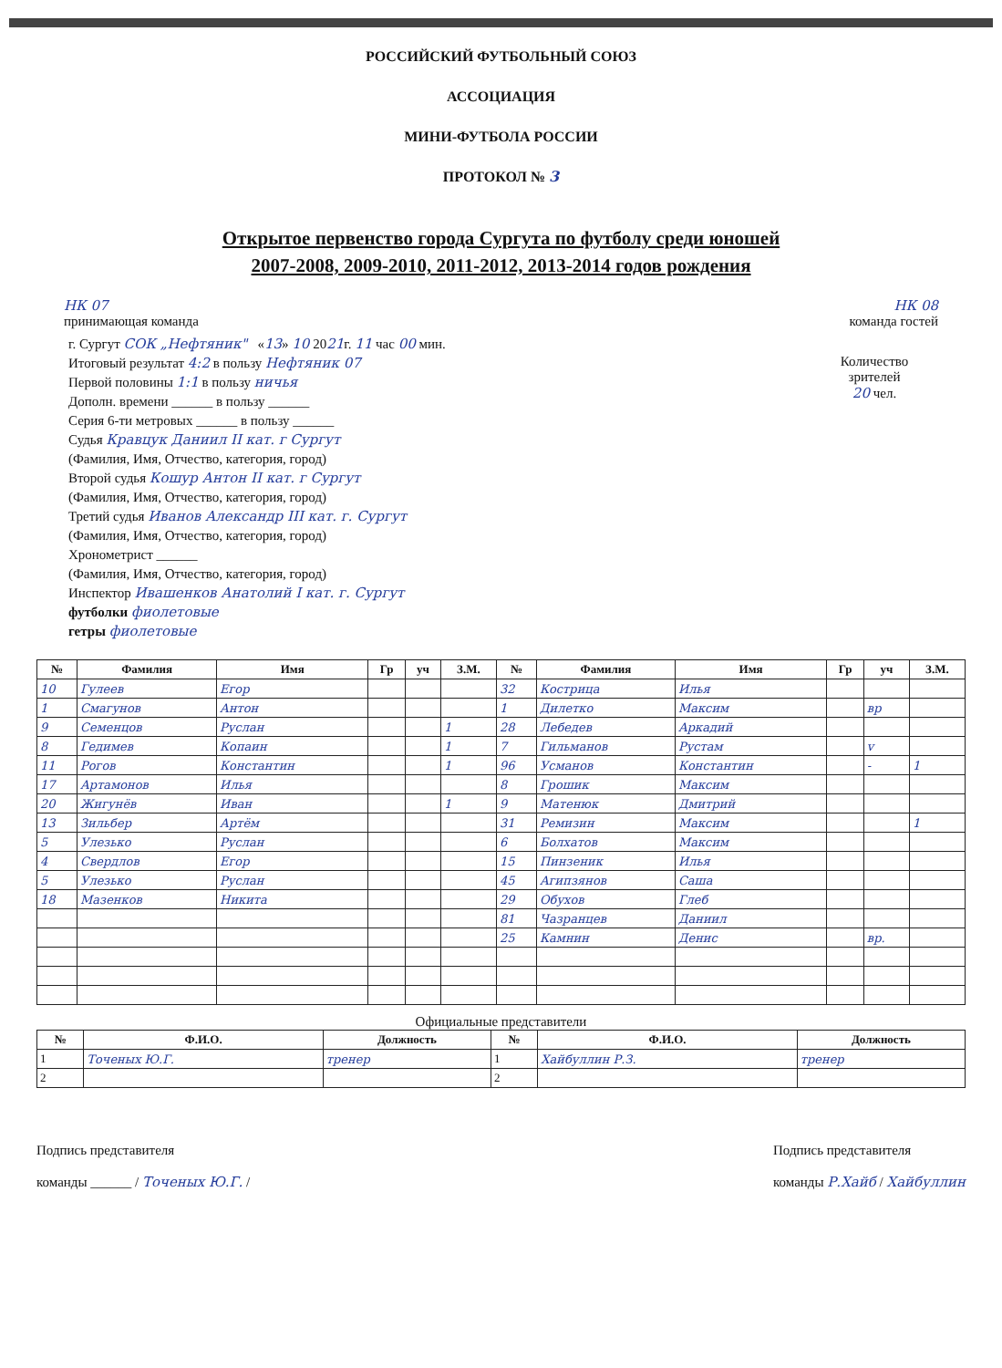РОССИЙСКИЙ ФУТБОЛЬНЫЙ СОЮЗ
АССОЦИАЦИЯ
МИНИ-ФУТБОЛА РОССИИ
ПРОТОКОЛ № 3
Открытое первенство города Сургута по футболу среди юношей
2007-2008, 2009-2010, 2011-2012, 2013-2014 годов рождения
НК 07
принимающая команда
НК 08
команда гостей
г. Сургут СОК „Нефтяник" «13» 10 2021г. 11 час 00 мин.
Итоговый результат 4:2 в пользу Нефтяник 07
Первой половины 1:1 в пользу ничья
Дополн. времени ______ в пользу ______
Серия 6-ти метровых ______ в пользу ______
Судья Кравцук Даниил II кат. г Сургут
(Фамилия, Имя, Отчество, категория, город)
Второй судья Кошур Антон II кат. г Сургут
(Фамилия, Имя, Отчество, категория, город)
Третий судья Иванов Александр III кат. г. Сургут
(Фамилия, Имя, Отчество, категория, город)
Хронометрист ______
(Фамилия, Имя, Отчество, категория, город)
Инспектор Ивашенков Анатолий I кат. г. Сургут
футболки фиолетовые
гетры фиолетовые
Количество
зрителей
20 чел.
| № | Фамилия | Имя | Гр | уч | З.М. | № | Фамилия | Имя | Гр | уч | З.М. |
| --- | --- | --- | --- | --- | --- | --- | --- | --- | --- | --- | --- |
| 10 | Гулеев | Егор | | | | 32 | Кострица | Илья | | | |
| 1 | Смагунов | Антон | | | | 1 | Дилетко | Максим | | вр | |
| 9 | Семенцов | Руслан | | | 1 | 28 | Лебедев | Аркадий | | | |
| 8 | Гедимев | Копаин | | | 1 | 7 | Гильманов | Рустам | | v | |
| 11 | Рогов | Константин | | | 1 | 96 | Усманов | Константин | | - | 1 |
| 17 | Артамонов | Илья | | | | 8 | Грошик | Максим | | | |
| 20 | Жигунёв | Иван | | | 1 | 9 | Матенюк | Дмитрий | | | |
| 13 | Зильбер | Артём | | | | 31 | Ремизин | Максим | | | 1 |
| 5 | Улезько | Руслан | | | | 6 | Болхатов | Максим | | | |
| 4 | Свердлов | Егор | | | | 15 | Пинзеник | Илья | | | |
| 5 | Улезько | Руслан | | | | 45 | Агипзянов | Саша | | | |
| 18 | Мазенков | Никита | | | | 29 | Обухов | Глеб | | | |
| | | | | | | 81 | Чазранцев | Даниил | | | |
| | | | | | | 25 | Камнин | Денис | | вр. | |
Официальные представители
| № | Ф.И.О. | Должность | № | Ф.И.О. | Должность |
| --- | --- | --- | --- | --- | --- |
| 1 | Точеных Ю.Г. | тренер | 1 | Хайбуллин Р.З. | тренер |
| 2 | | | 2 | | |
Подпись представителя
команды ______ / Точеных Ю.Г. /
Подпись представителя
команды Р.Хайб / Хайбуллин